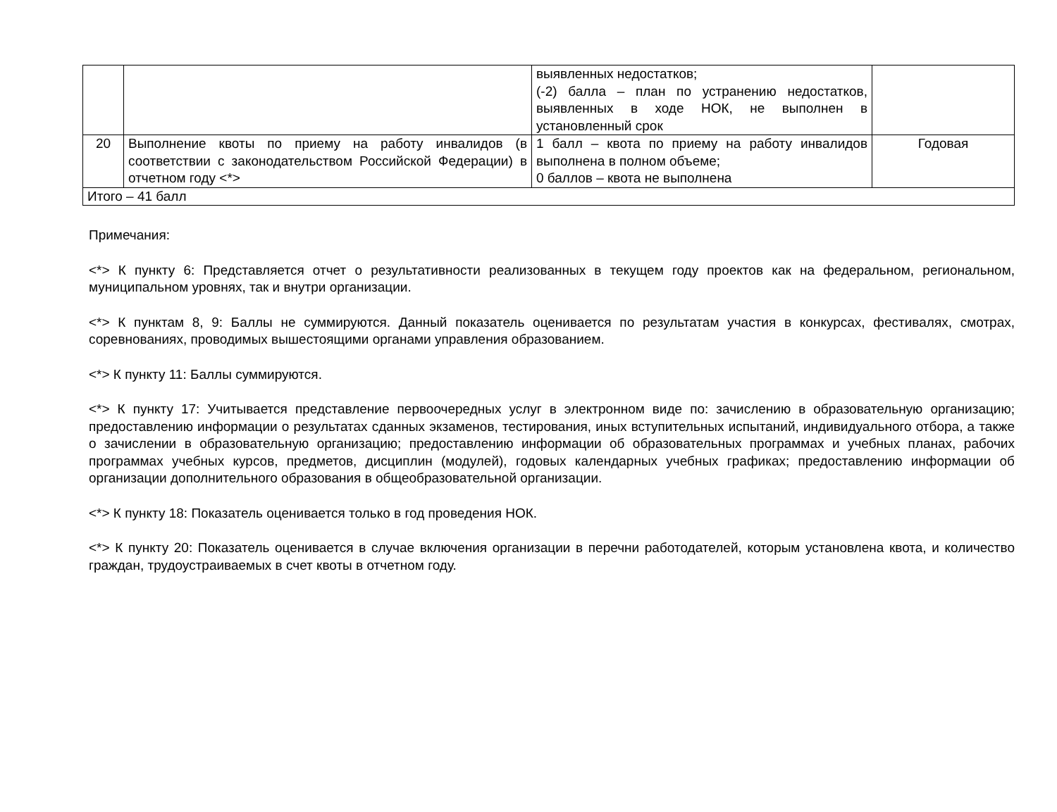| | | выявленных недостатков; (-2) балла – план по устранению недостатков, выявленных в ходе НОК, не выполнен в установленный срок | |
| 20 | Выполнение квоты по приему на работу инвалидов (в соответствии с законодательством Российской Федерации) в отчетном году <*> | 1 балл – квота по приему на работу инвалидов выполнена в полном объеме; 0 баллов – квота не выполнена | Годовая |
| Итого – 41 балл | | | |
Примечания:
<*> К пункту 6: Представляется отчет о результативности реализованных в текущем году проектов как на федеральном, региональном, муниципальном уровнях, так и внутри организации.
<*> К пунктам 8, 9: Баллы не суммируются. Данный показатель оценивается по результатам участия в конкурсах, фестивалях, смотрах, соревнованиях, проводимых вышестоящими органами управления образованием.
<*> К пункту 11: Баллы суммируются.
<*> К пункту 17: Учитывается представление первоочередных услуг в электронном виде по: зачислению в образовательную организацию; предоставлению информации о результатах сданных экзаменов, тестирования, иных вступительных испытаний, индивидуального отбора, а также о зачислении в образовательную организацию; предоставлению информации об образовательных программах и учебных планах, рабочих программах учебных курсов, предметов, дисциплин (модулей), годовых календарных учебных графиках; предоставлению информации об организации дополнительного образования в общеобразовательной организации.
<*> К пункту 18: Показатель оценивается только в год проведения НОК.
<*> К пункту 20: Показатель оценивается в случае включения организации в перечни работодателей, которым установлена квота, и количество граждан, трудоустраиваемых в счет квоты в отчетном году.